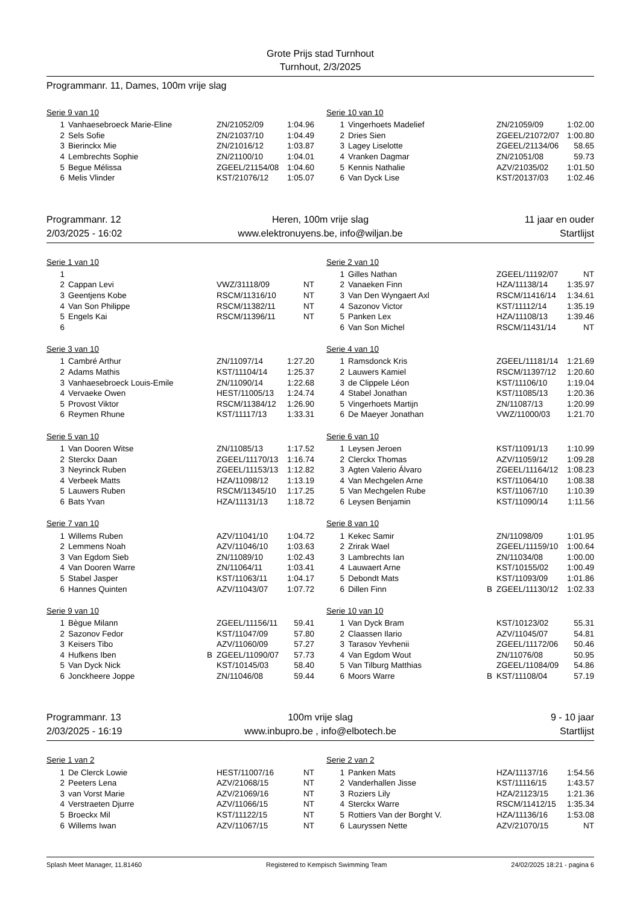Grote Prijs stad Turnhout
Turnhout, 2/3/2025
Programmanr. 11, Dames, 100m vrije slag
Serie 9 van 10
| 1 | Vanhaesebroeck Marie-Eline | | ZN/21052/09 | 1:04.96 |
| 2 | Sels Sofie | | ZN/21037/10 | 1:04.49 |
| 3 | Bierinckx Mie | | ZN/21016/12 | 1:03.87 |
| 4 | Lembrechts Sophie | | ZN/21100/10 | 1:04.01 |
| 5 | Begue Mélissa | | ZGEEL/21154/08 | 1:04.60 |
| 6 | Melis Vlinder | | KST/21076/12 | 1:05.07 |
Serie 10 van 10
| 1 | Vingerhoets Madelief | | ZN/21059/09 | 1:02.00 |
| 2 | Dries Sien | | ZGEEL/21072/07 | 1:00.80 |
| 3 | Lagey Liselotte | | ZGEEL/21134/06 | 58.65 |
| 4 | Vranken Dagmar | | ZN/21051/08 | 59.73 |
| 5 | Kennis Nathalie | | AZV/21035/02 | 1:01.50 |
| 6 | Van Dyck Lise | | KST/20137/03 | 1:02.46 |
Programmanr. 12
Heren, 100m vrije slag
11 jaar en ouder
2/03/2025 - 16:02
www.elektronuyens.be, info@wiljan.be
Startlijst
Serie 1 van 10
| 1 | | | | |
| 2 | Cappan Levi | | VWZ/31118/09 | NT |
| 3 | Geentjens Kobe | | RSCM/11316/10 | NT |
| 4 | Van Son Philippe | | RSCM/11382/11 | NT |
| 5 | Engels Kai | | RSCM/11396/11 | NT |
| 6 | | | | |
Serie 2 van 10
| 1 | Gilles Nathan | | ZGEEL/11192/07 | NT |
| 2 | Vanaeken Finn | | HZA/11138/14 | 1:35.97 |
| 3 | Van Den Wyngaert Axl | | RSCM/11416/14 | 1:34.61 |
| 4 | Sazonov Victor | | KST/11112/14 | 1:35.19 |
| 5 | Panken Lex | | HZA/11108/13 | 1:39.46 |
| 6 | Van Son Michel | | RSCM/11431/14 | NT |
Serie 3 van 10
| 1 | Cambré Arthur | | ZN/11097/14 | 1:27.20 |
| 2 | Adams Mathis | | KST/11104/14 | 1:25.37 |
| 3 | Vanhaesebroeck Louis-Emile | | ZN/11090/14 | 1:22.68 |
| 4 | Vervaeke Owen | | HEST/11005/13 | 1:24.74 |
| 5 | Provost Viktor | | RSCM/11384/12 | 1:26.90 |
| 6 | Reymen Rhune | | KST/11117/13 | 1:33.31 |
Serie 4 van 10
| 1 | Ramsdonck Kris | | ZGEEL/11181/14 | 1:21.69 |
| 2 | Lauwers Kamiel | | RSCM/11397/12 | 1:20.60 |
| 3 | de Clippele Léon | | KST/11106/10 | 1:19.04 |
| 4 | Stabel Jonathan | | KST/11085/13 | 1:20.36 |
| 5 | Vingerhoets Martijn | | ZN/11087/13 | 1:20.99 |
| 6 | De Maeyer Jonathan | | VWZ/11000/03 | 1:21.70 |
Serie 5 van 10
| 1 | Van Dooren Witse | | ZN/11085/13 | 1:17.52 |
| 2 | Sterckx Daan | | ZGEEL/11170/13 | 1:16.74 |
| 3 | Neyrinck Ruben | | ZGEEL/11153/13 | 1:12.82 |
| 4 | Verbeek Matts | | HZA/11098/12 | 1:13.19 |
| 5 | Lauwers Ruben | | RSCM/11345/10 | 1:17.25 |
| 6 | Bats Yvan | | HZA/11131/13 | 1:18.72 |
Serie 6 van 10
| 1 | Leysen Jeroen | | KST/11091/13 | 1:10.99 |
| 2 | Clerckx Thomas | | AZV/11059/12 | 1:09.28 |
| 3 | Agten Valerio Álvaro | | ZGEEL/11164/12 | 1:08.23 |
| 4 | Van Mechgelen Arne | | KST/11064/10 | 1:08.38 |
| 5 | Van Mechgelen Rube | | KST/11067/10 | 1:10.39 |
| 6 | Leysen Benjamin | | KST/11090/14 | 1:11.56 |
Serie 7 van 10
| 1 | Willems Ruben | | AZV/11041/10 | 1:04.72 |
| 2 | Lemmens Noah | | AZV/11046/10 | 1:03.63 |
| 3 | Van Egdom Sieb | | ZN/11089/10 | 1:02.43 |
| 4 | Van Dooren Warre | | ZN/11064/11 | 1:03.41 |
| 5 | Stabel Jasper | | KST/11063/11 | 1:04.17 |
| 6 | Hannes Quinten | | AZV/11043/07 | 1:07.72 |
Serie 8 van 10
| 1 | Kekec Samir | | ZN/11098/09 | 1:01.95 |
| 2 | Zrirak Wael | | ZGEEL/11159/10 | 1:00.64 |
| 3 | Lambrechts Ian | | ZN/11034/08 | 1:00.00 |
| 4 | Lauwaert Arne | | KST/10155/02 | 1:00.49 |
| 5 | Debondt Mats | | KST/11093/09 | 1:01.86 |
| 6 | Dillen Finn | B | ZGEEL/11130/12 | 1:02.33 |
Serie 9 van 10
| 1 | Bègue Milann | | ZGEEL/11156/11 | 59.41 |
| 2 | Sazonov Fedor | | KST/11047/09 | 57.80 |
| 3 | Keisers Tibo | | AZV/11060/09 | 57.27 |
| 4 | Hufkens Iben | B | ZGEEL/11090/07 | 57.73 |
| 5 | Van Dyck Nick | | KST/10145/03 | 58.40 |
| 6 | Jonckheere Joppe | | ZN/11046/08 | 59.44 |
Serie 10 van 10
| 1 | Van Dyck Bram | | KST/10123/02 | 55.31 |
| 2 | Claassen Ilario | | AZV/11045/07 | 54.81 |
| 3 | Tarasov Yevhenii | | ZGEEL/11172/06 | 50.46 |
| 4 | Van Egdom Wout | | ZN/11076/08 | 50.95 |
| 5 | Van Tilburg Matthias | | ZGEEL/11084/09 | 54.86 |
| 6 | Moors Warre | B | KST/11108/04 | 57.19 |
Programmanr. 13
100m vrije slag
9 - 10 jaar
2/03/2025 - 16:19
www.inbupro.be , info@elbotech.be
Startlijst
Serie 1 van 2
| 1 | De Clerck Lowie | | HEST/11007/16 | NT |
| 2 | Peeters Lena | | AZV/21068/15 | NT |
| 3 | van Vorst Marie | | AZV/21069/16 | NT |
| 4 | Verstraeten Djurre | | AZV/11066/15 | NT |
| 5 | Broeckx Mil | | KST/11122/15 | NT |
| 6 | Willems Iwan | | AZV/11067/15 | NT |
Serie 2 van 2
| 1 | Panken Mats | | HZA/11137/16 | 1:54.56 |
| 2 | Vanderhallen Jisse | | KST/11116/15 | 1:43.57 |
| 3 | Roziers Lily | | HZA/21123/15 | 1:21.36 |
| 4 | Sterckx Warre | | RSCM/11412/15 | 1:35.34 |
| 5 | Rottiers Van der Borght V. | | HZA/11136/16 | 1:53.08 |
| 6 | Lauryssen Nette | | AZV/21070/15 | NT |
Splash Meet Manager, 11.81460 Registered to Kempisch Swimming Team 24/02/2025 18:21 - pagina 6